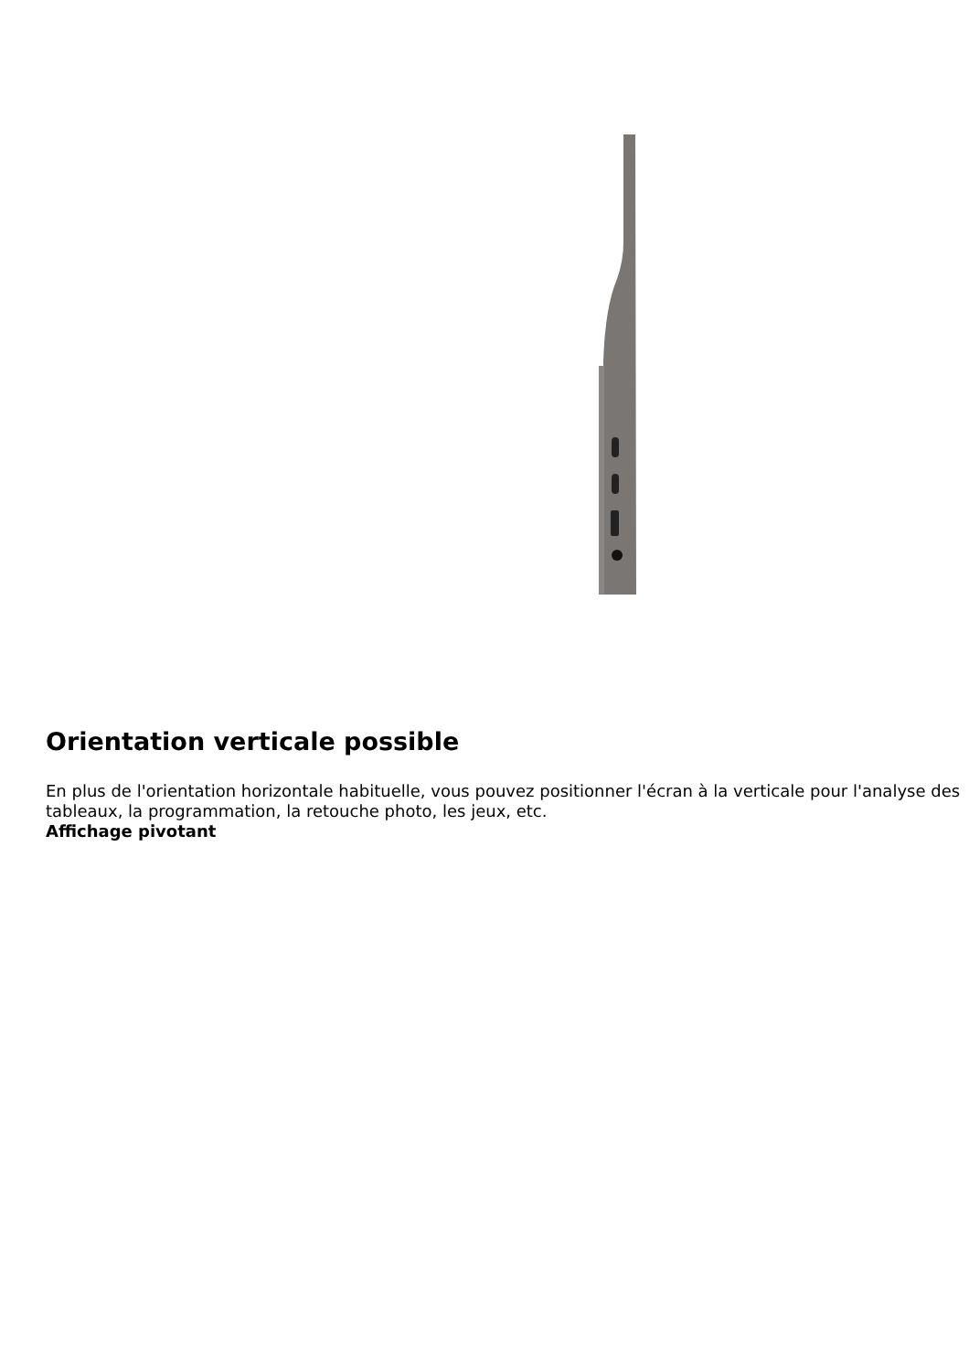Orientation verticale possible
En plus de l'orientation horizontale habituelle, vous pouvez positionner l'écran à la verticale pour l'analyse des tableaux, la programmation, la retouche photo, les jeux, etc.
Affichage pivotant